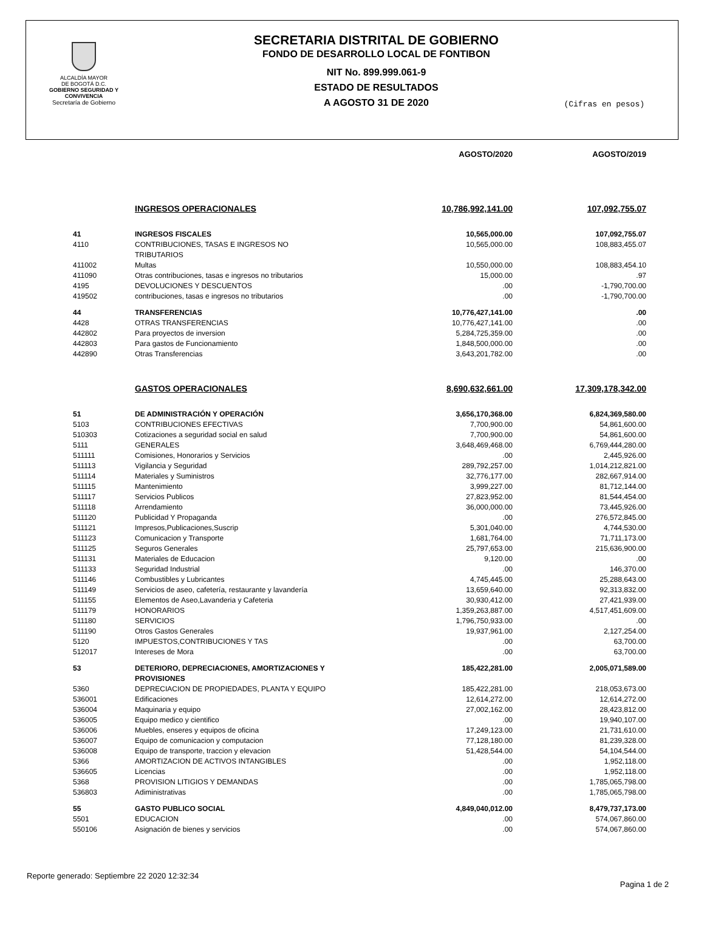ALCALDÍA MAYOR
DE BOGOTÁ D.C.
GOBIERNO SEGURIDAD Y CONVIVENCIA
Secretaría de Gobierno
SECRETARIA DISTRITAL DE GOBIERNO
FONDO DE DESARROLLO LOCAL DE FONTIBON
NIT No. 899.999.061-9
ESTADO DE RESULTADOS
A AGOSTO 31 DE 2020
(Cifras en pesos)
| | | AGOSTO/2020 | AGOSTO/2019 |
| --- | --- | --- | --- |
| | INGRESOS OPERACIONALES | 10,786,992,141.00 | 107,092,755.07 |
| 41 | INGRESOS FISCALES | 10,565,000.00 | 107,092,755.07 |
| 4110 | CONTRIBUCIONES, TASAS E INGRESOS NO TRIBUTARIOS | 10,565,000.00 | 108,883,455.07 |
| 411002 | Multas | 10,550,000.00 | 108,883,454.10 |
| 411090 | Otras contribuciones, tasas e ingresos no tributarios | 15,000.00 | .97 |
| 4195 | DEVOLUCIONES Y DESCUENTOS | .00 | -1,790,700.00 |
| 419502 | contribuciones, tasas e ingresos no tributarios | .00 | -1,790,700.00 |
| 44 | TRANSFERENCIAS | 10,776,427,141.00 | .00 |
| 4428 | OTRAS TRANSFERENCIAS | 10,776,427,141.00 | .00 |
| 442802 | Para proyectos de inversion | 5,284,725,359.00 | .00 |
| 442803 | Para gastos de Funcionamiento | 1,848,500,000.00 | .00 |
| 442890 | Otras Transferencias | 3,643,201,782.00 | .00 |
| | GASTOS OPERACIONALES | 8,690,632,661.00 | 17,309,178,342.00 |
| 51 | DE ADMINISTRACIÓN Y OPERACIÓN | 3,656,170,368.00 | 6,824,369,580.00 |
| 5103 | CONTRIBUCIONES EFECTIVAS | 7,700,900.00 | 54,861,600.00 |
| 510303 | Cotizaciones a seguridad social en salud | 7,700,900.00 | 54,861,600.00 |
| 5111 | GENERALES | 3,648,469,468.00 | 6,769,444,280.00 |
| 511111 | Comisiones, Honorarios y Servicios | .00 | 2,445,926.00 |
| 511113 | Vigilancia y Seguridad | 289,792,257.00 | 1,014,212,821.00 |
| 511114 | Materiales y Suministros | 32,776,177.00 | 282,667,914.00 |
| 511115 | Mantenimiento | 3,999,227.00 | 81,712,144.00 |
| 511117 | Servicios Publicos | 27,823,952.00 | 81,544,454.00 |
| 511118 | Arrendamiento | 36,000,000.00 | 73,445,926.00 |
| 511120 | Publicidad Y Propaganda | .00 | 276,572,845.00 |
| 511121 | Impresos,Publicaciones,Suscrip | 5,301,040.00 | 4,744,530.00 |
| 511123 | Comunicacion y Transporte | 1,681,764.00 | 71,711,173.00 |
| 511125 | Seguros Generales | 25,797,653.00 | 215,636,900.00 |
| 511131 | Materiales de Educacion | 9,120.00 | .00 |
| 511133 | Seguridad Industrial | .00 | 146,370.00 |
| 511146 | Combustibles y Lubricantes | 4,745,445.00 | 25,288,643.00 |
| 511149 | Servicios de aseo, cafetería, restaurante y lavandería | 13,659,640.00 | 92,313,832.00 |
| 511155 | Elementos de Aseo,Lavanderia y Cafeteria | 30,930,412.00 | 27,421,939.00 |
| 511179 | HONORARIOS | 1,359,263,887.00 | 4,517,451,609.00 |
| 511180 | SERVICIOS | 1,796,750,933.00 | .00 |
| 511190 | Otros Gastos Generales | 19,937,961.00 | 2,127,254.00 |
| 5120 | IMPUESTOS,CONTRIBUCIONES Y TAS | .00 | 63,700.00 |
| 512017 | Intereses de Mora | .00 | 63,700.00 |
| 53 | DETERIORO, DEPRECIACIONES, AMORTIZACIONES Y PROVISIONES | 185,422,281.00 | 2,005,071,589.00 |
| 5360 | DEPRECIACION DE PROPIEDADES, PLANTA Y EQUIPO | 185,422,281.00 | 218,053,673.00 |
| 536001 | Edificaciones | 12,614,272.00 | 12,614,272.00 |
| 536004 | Maquinaria y equipo | 27,002,162.00 | 28,423,812.00 |
| 536005 | Equipo medico y cientifico | .00 | 19,940,107.00 |
| 536006 | Muebles, enseres y equipos de oficina | 17,249,123.00 | 21,731,610.00 |
| 536007 | Equipo de comunicacion y computacion | 77,128,180.00 | 81,239,328.00 |
| 536008 | Equipo de transporte, traccion y elevacion | 51,428,544.00 | 54,104,544.00 |
| 5366 | AMORTIZACION DE ACTIVOS INTANGIBLES | .00 | 1,952,118.00 |
| 536605 | Licencias | .00 | 1,952,118.00 |
| 5368 | PROVISION LITIGIOS Y DEMANDAS | .00 | 1,785,065,798.00 |
| 536803 | Adiministrativas | .00 | 1,785,065,798.00 |
| 55 | GASTO PUBLICO SOCIAL | 4,849,040,012.00 | 8,479,737,173.00 |
| 5501 | EDUCACION | .00 | 574,067,860.00 |
| 550106 | Asignación de bienes y servicios | .00 | 574,067,860.00 |
Reporte generado: Septiembre 22 2020 12:32:34 Pagina 1 de 2